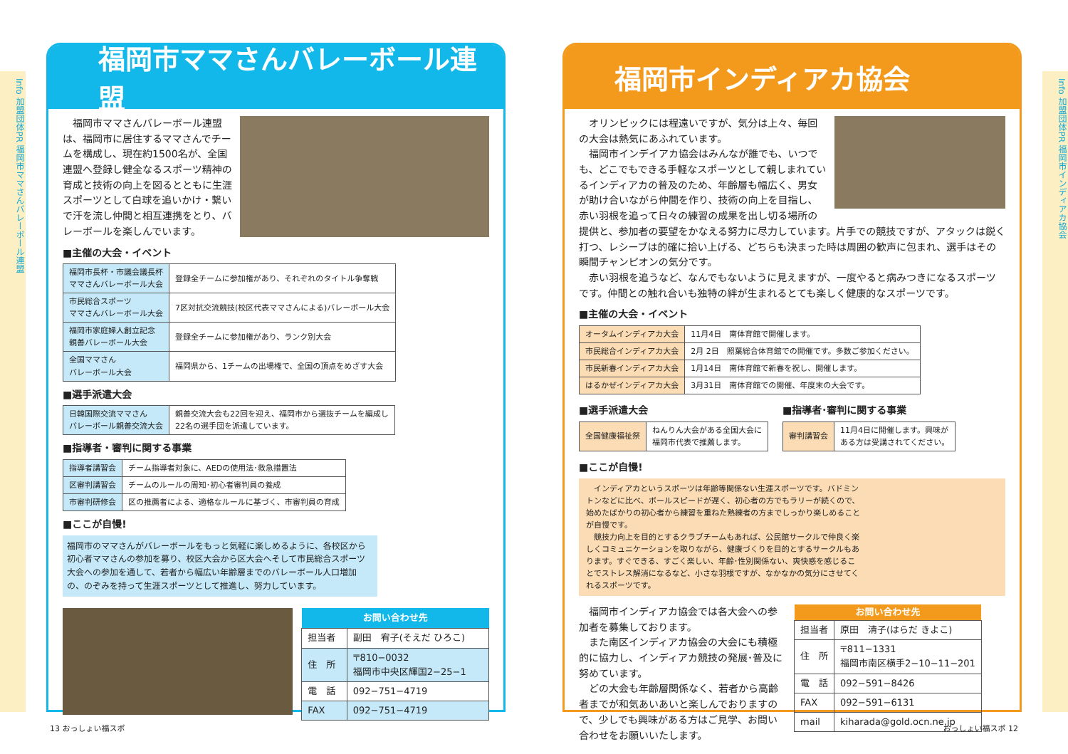Info 加盟団体PR 福岡市ママさんバレーボール連盟
Info 加盟団体PR 福岡市インディアカ協会
福岡市ママさんバレーボール連盟
　福岡市ママさんバレーボール連盟は、福岡市に居住するママさんでチームを構成し、現在約1500名が、全国連盟へ登録し健全なるスポーツ精神の育成と技術の向上を図るとともに生涯スポーツとして白球を追いかけ・繋いで汗を流し仲間と相互連携をとり、バレーボールを楽しんでいます。
■主催の大会・イベント
| 福岡市長杯・市議会議長杯 ママさんバレーボール大会 | 登録全チームに参加権があり、それぞれのタイトル争奪戦 |
| 市民総合スポーツ ママさんバレーボール大会 | 7区対抗交流競技(校区代表ママさんによる)バレーボール大会 |
| 福岡市家庭婦人創立記念 親善バレーボール大会 | 登録全チームに参加権があり、ランク別大会 |
| 全国ママさん バレーボール大会 | 福岡県から、1チームの出場権で、全国の頂点をめざす大会 |
■選手派遣大会
| 日韓国際交流ママさん バレーボール親善交流大会 | 親善交流大会も22回を迎え、福岡市から選抜チームを編成し 22名の選手団を派遣しています。 |
■指導者・審判に関する事業
| 指導者講習会 | チーム指導者対象に、AEDの使用法･救急措置法 |
| 区審判講習会 | チームのルールの周知･初心者審判員の養成 |
| 市審判研修会 | 区の推薦者による、適格なルールに基づく、市審判員の育成 |
■ここが自慢!
福岡市のママさんがバレーボールをもっと気軽に楽しめるように、各校区から初心者ママさんの参加を募り、校区大会から区大会へそして市民総合スポーツ大会への参加を通して、若者から幅広い年齢層までのバレーボール人口増加の、のぞみを持って生涯スポーツとして推進し、努力しています。
| お問い合わせ先 | |
| --- | --- |
| 担当者 | 副田 宥子(そえだ ひろこ) |
| 住 所 | 〒810−0032 福岡市中央区輝国2−25−1 |
| 電 話 | 092−751−4719 |
| FAX | 092−751−4719 |
福岡市インディアカ協会
　オリンピックには程遠いですが、気分は上々、毎回の大会は熱気にあふれています。
　福岡市インデイアカ協会はみんなが誰でも、いつでも、どこでもできる手軽なスポーツとして親しまれているインディアカの普及のため、年齢層も幅広く、男女が助け合いながら仲間を作り、技術の向上を目指し、赤い羽根を追って日々の練習の成果を出し切る場所の提供と、参加者の要望をかなえる努力に尽力しています。片手での競技ですが、アタックは鋭く打つ、レシーブは的確に拾い上げる、どちらも決まった時は周囲の歓声に包まれ、選手はその瞬間チャンピオンの気分です。
　赤い羽根を追うなど、なんでもないように見えますが、一度やると病みつきになるスポーツです。仲間との触れ合いも独特の絆が生まれるとても楽しく健康的なスポーツです。
■主催の大会・イベント
| オータムインディアカ大会 | 11月4日 南体育館で開催します。 |
| 市民総合インディアカ大会 | 2月 2日 照葉総合体育館での開催です。多数ご参加ください。 |
| 市民新春インディアカ大会 | 1月14日 南体育館で新春を祝し、開催します。 |
| はるかぜインディアカ大会 | 3月31日 南体育館での開催、年度末の大会です。 |
■選手派遣大会
| 全国健康福祉祭 | ねんりん大会がある全国大会に 福岡市代表で推薦します。 |
■指導者･審判に関する事業
| 審判講習会 | 11月4日に開催します。興味が ある方は受講されてください。 |
■ここが自慢!
　インディアカというスポーツは年齢等関係ない生涯スポーツです。バドミントンなどに比べ、ボールスピードが遅く、初心者の方でもラリーが続くので、始めたばかりの初心者から練習を重ねた熟練者の方までしっかり楽しめることが自慢です。
　競技力向上を目的とするクラブチームもあれば、公民館サークルで仲良く楽しくコミュニケーションを取りながら、健康づくりを目的とするサークルもあります。すぐできる、すごく楽しい、年齢･性別関係ない、爽快感を感じることでストレス解消になるなど、小さな羽根ですが、なかなかの気分にさせてくれるスポーツです。
　福岡市インディアカ協会では各大会への参加者を募集しております。
　また南区インディアカ協会の大会にも積極的に協力し、インディアカ競技の発展･普及に努めています。
　どの大会も年齢層関係なく、若者から高齢者までが和気あいあいと楽しんでおりますので、少しでも興味がある方はご見学、お問い合わせをお願いいたします。
| お問い合わせ先 | |
| --- | --- |
| 担当者 | 原田 清子(はらだ きよこ) |
| 住 所 | 〒811−1331 福岡市南区横手2−10−11−201 |
| 電 話 | 092−591−8426 |
| FAX | 092−591−6131 |
| mail | kiharada@gold.ocn.ne.jp |
13 おっしょい福スポ おっしょい福スポ 12